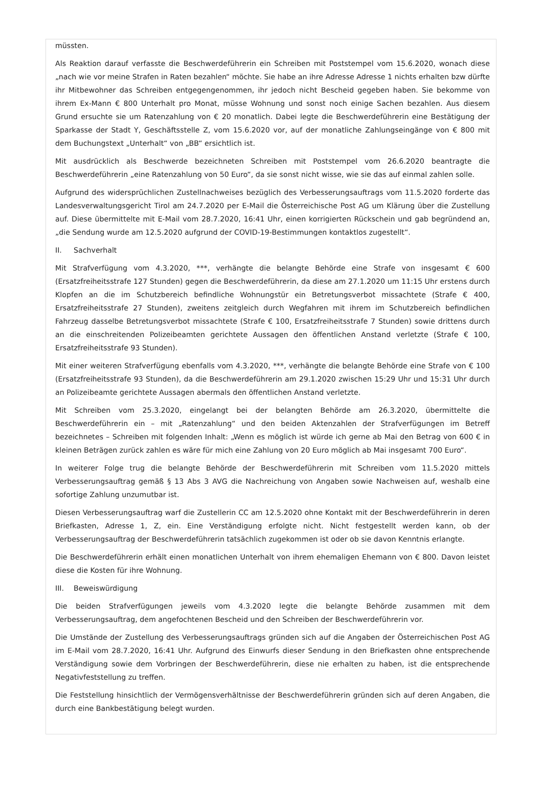müssten.
Als Reaktion darauf verfasste die Beschwerdeführerin ein Schreiben mit Poststempel vom 15.6.2020, wonach diese „nach wie vor meine Strafen in Raten bezahlen“ möchte. Sie habe an ihre Adresse Adresse 1 nichts erhalten bzw dürfte ihr Mitbewohner das Schreiben entgegengenommen, ihr jedoch nicht Bescheid gegeben haben. Sie bekomme von ihrem Ex-Mann € 800 Unterhalt pro Monat, müsse Wohnung und sonst noch einige Sachen bezahlen. Aus diesem Grund ersuchte sie um Ratenzahlung von € 20 monatlich. Dabei legte die Beschwerdeführerin eine Bestätigung der Sparkasse der Stadt Y, Geschäftsstelle Z, vom 15.6.2020 vor, auf der monatliche Zahlungseingänge von € 800 mit dem Buchungstext „Unterhalt“ von „BB“ ersichtlich ist.
Mit ausdrücklich als Beschwerde bezeichneten Schreiben mit Poststempel vom 26.6.2020 beantragte die Beschwerdeführerin „eine Ratenzahlung von 50 Euro“, da sie sonst nicht wisse, wie sie das auf einmal zahlen solle.
Aufgrund des widersprüchlichen Zustellnachweises bezüglich des Verbesserungsauftrags vom 11.5.2020 forderte das Landesverwaltungsgericht Tirol am 24.7.2020 per E-Mail die Österreichische Post AG um Klärung über die Zustellung auf. Diese übermittelte mit E-Mail vom 28.7.2020, 16:41 Uhr, einen korrigierten Rückschein und gab begründend an, „die Sendung wurde am 12.5.2020 aufgrund der COVID-19-Bestimmungen kontaktlos zugestellt“.
II. Sachverhalt
Mit Strafverfügung vom 4.3.2020, ***, verhängte die belangte Behörde eine Strafe von insgesamt € 600 (Ersatzfreiheitsstrafe 127 Stunden) gegen die Beschwerdeführerin, da diese am 27.1.2020 um 11:15 Uhr erstens durch Klopfen an die im Schutzbereich befindliche Wohnungstür ein Betretungsverbot missachtete (Strafe € 400, Ersatzfreiheitsstrafe 27 Stunden), zweitens zeitgleich durch Wegfahren mit ihrem im Schutzbereich befindlichen Fahrzeug dasselbe Betretungsverbot missachtete (Strafe € 100, Ersatzfreiheitsstrafe 7 Stunden) sowie drittens durch an die einschreitenden Polizeibeamten gerichtete Aussagen den öffentlichen Anstand verletzte (Strafe € 100, Ersatzfreiheitsstrafe 93 Stunden).
Mit einer weiteren Strafverfügung ebenfalls vom 4.3.2020, ***, verhängte die belangte Behörde eine Strafe von € 100 (Ersatzfreiheitsstrafe 93 Stunden), da die Beschwerdeführerin am 29.1.2020 zwischen 15:29 Uhr und 15:31 Uhr durch an Polizeibeamte gerichtete Aussagen abermals den öffentlichen Anstand verletzte.
Mit Schreiben vom 25.3.2020, eingelangt bei der belangten Behörde am 26.3.2020, übermittelte die Beschwerdeführerin ein – mit „Ratenzahlung“ und den beiden Aktenzahlen der Strafverfügungen im Betreff bezeichnetes – Schreiben mit folgenden Inhalt: „Wenn es möglich ist würde ich gerne ab Mai den Betrag von 600 € in kleinen Beträgen zurück zahlen es wäre für mich eine Zahlung von 20 Euro möglich ab Mai insgesamt 700 Euro“.
In weiterer Folge trug die belangte Behörde der Beschwerdeführerin mit Schreiben vom 11.5.2020 mittels Verbesserungsauftrag gemäß § 13 Abs 3 AVG die Nachreichung von Angaben sowie Nachweisen auf, weshalb eine sofortige Zahlung unzumutbar ist.
Diesen Verbesserungsauftrag warf die Zustellerin CC am 12.5.2020 ohne Kontakt mit der Beschwerdeführerin in deren Briefkasten, Adresse 1, Z, ein. Eine Verständigung erfolgte nicht. Nicht festgestellt werden kann, ob der Verbesserungsauftrag der Beschwerdeführerin tatsächlich zugekommen ist oder ob sie davon Kenntnis erlangte.
Die Beschwerdeführerin erhält einen monatlichen Unterhalt von ihrem ehemaligen Ehemann von € 800. Davon leistet diese die Kosten für ihre Wohnung.
III. Beweiswürdigung
Die beiden Strafverfügungen jeweils vom 4.3.2020 legte die belangte Behörde zusammen mit dem Verbesserungsauftrag, dem angefochtenen Bescheid und den Schreiben der Beschwerdeführerin vor.
Die Umstände der Zustellung des Verbesserungsauftrags gründen sich auf die Angaben der Österreichischen Post AG im E-Mail vom 28.7.2020, 16:41 Uhr. Aufgrund des Einwurfs dieser Sendung in den Briefkasten ohne entsprechende Verständigung sowie dem Vorbringen der Beschwerdeführerin, diese nie erhalten zu haben, ist die entsprechende Negativfeststellung zu treffen.
Die Feststellung hinsichtlich der Vermögensverhältnisse der Beschwerdeführerin gründen sich auf deren Angaben, die durch eine Bankbestätigung belegt wurden.